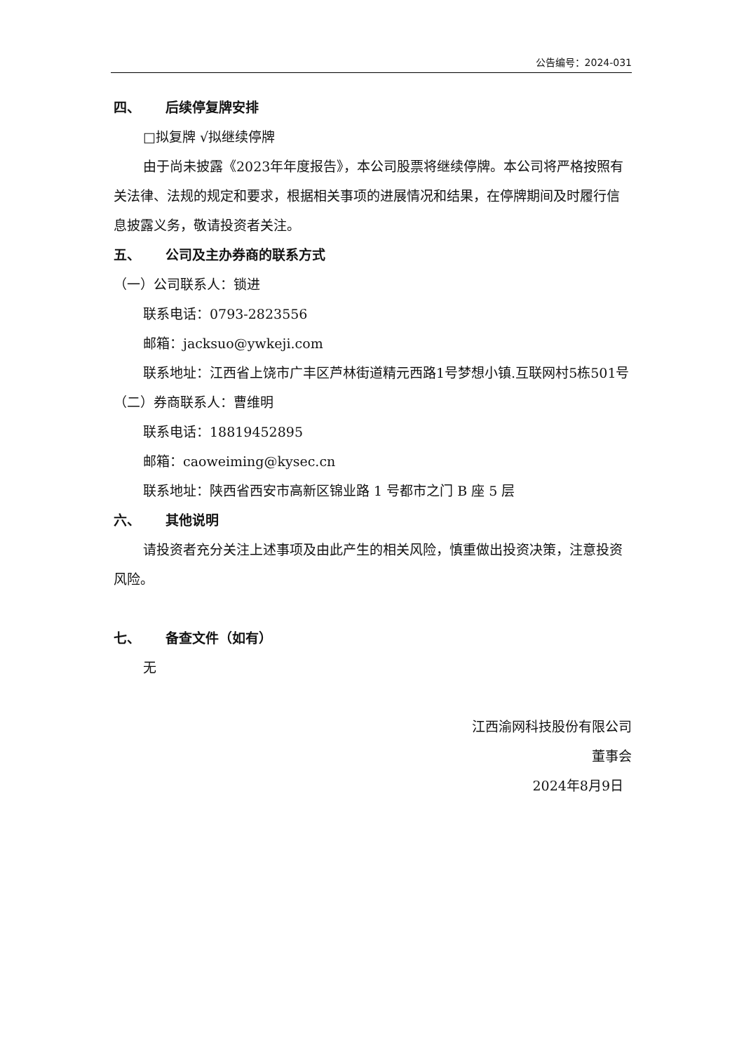公告编号：2024-031
四、 后续停复牌安排
□拟复牌 √拟继续停牌
由于尚未披露《2023年年度报告》，本公司股票将继续停牌。本公司将严格按照有关法律、法规的规定和要求，根据相关事项的进展情况和结果，在停牌期间及时履行信息披露义务，敬请投资者关注。
五、 公司及主办券商的联系方式
（一）公司联系人：锁进
联系电话：0793-2823556
邮箱：jacksuo@ywkeji.com
联系地址：江西省上饶市广丰区芦林街道精元西路1号梦想小镇.互联网村5栋501号
（二）券商联系人：曹维明
联系电话：18819452895
邮箱：caoweiming@kysec.cn
联系地址：陕西省西安市高新区锦业路 1 号都市之门 B 座 5 层
六、 其他说明
请投资者充分关注上述事项及由此产生的相关风险，慎重做出投资决策，注意投资风险。
七、 备查文件（如有）
无
江西渝网科技股份有限公司
董事会
2024年8月9日